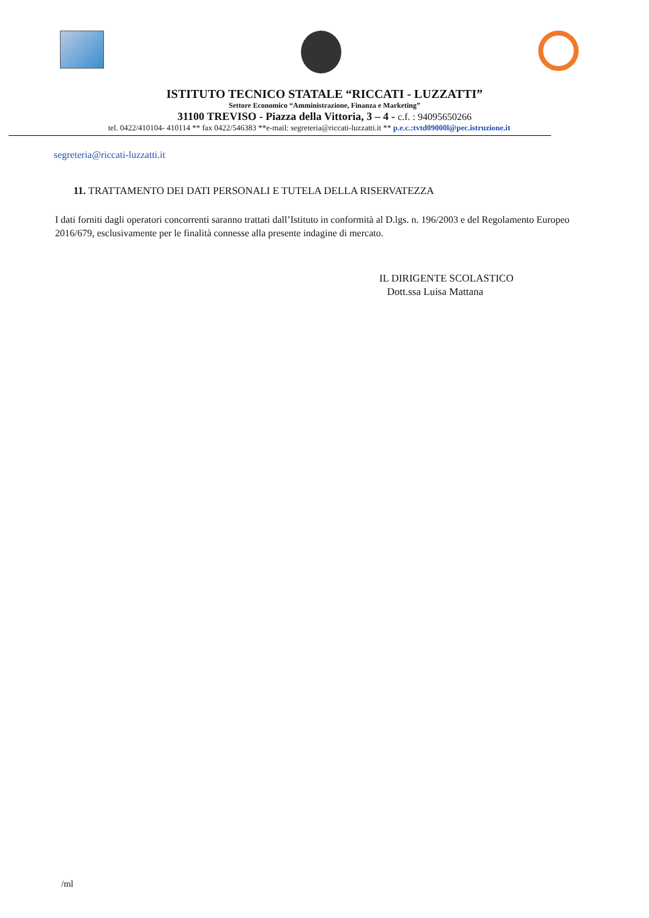ISTITUTO TECNICO STATALE “RICCATI - LUZZATTI”
Settore Economico “Amministrazione, Finanza e Marketing”
31100 TREVISO - Piazza della Vittoria, 3 – 4 - c.f. : 94095650266
tel. 0422/410104- 410114 ** fax 0422/546383 **e-mail: segreteria@riccati-luzzatti.it ** p.e.c.:tvtd09000l@pec.istruzione.it
segreteria@riccati-luzzatti.it
11. TRATTAMENTO DEI DATI PERSONALI E TUTELA DELLA RISERVATEZZA
I dati forniti dagli operatori concorrenti saranno trattati dall’Istituto in conformità al D.lgs. n. 196/2003 e del Regolamento Europeo 2016/679, esclusivamente per le finalità connesse alla presente indagine di mercato.
IL DIRIGENTE SCOLASTICO
Dott.ssa Luisa Mattana
/ml